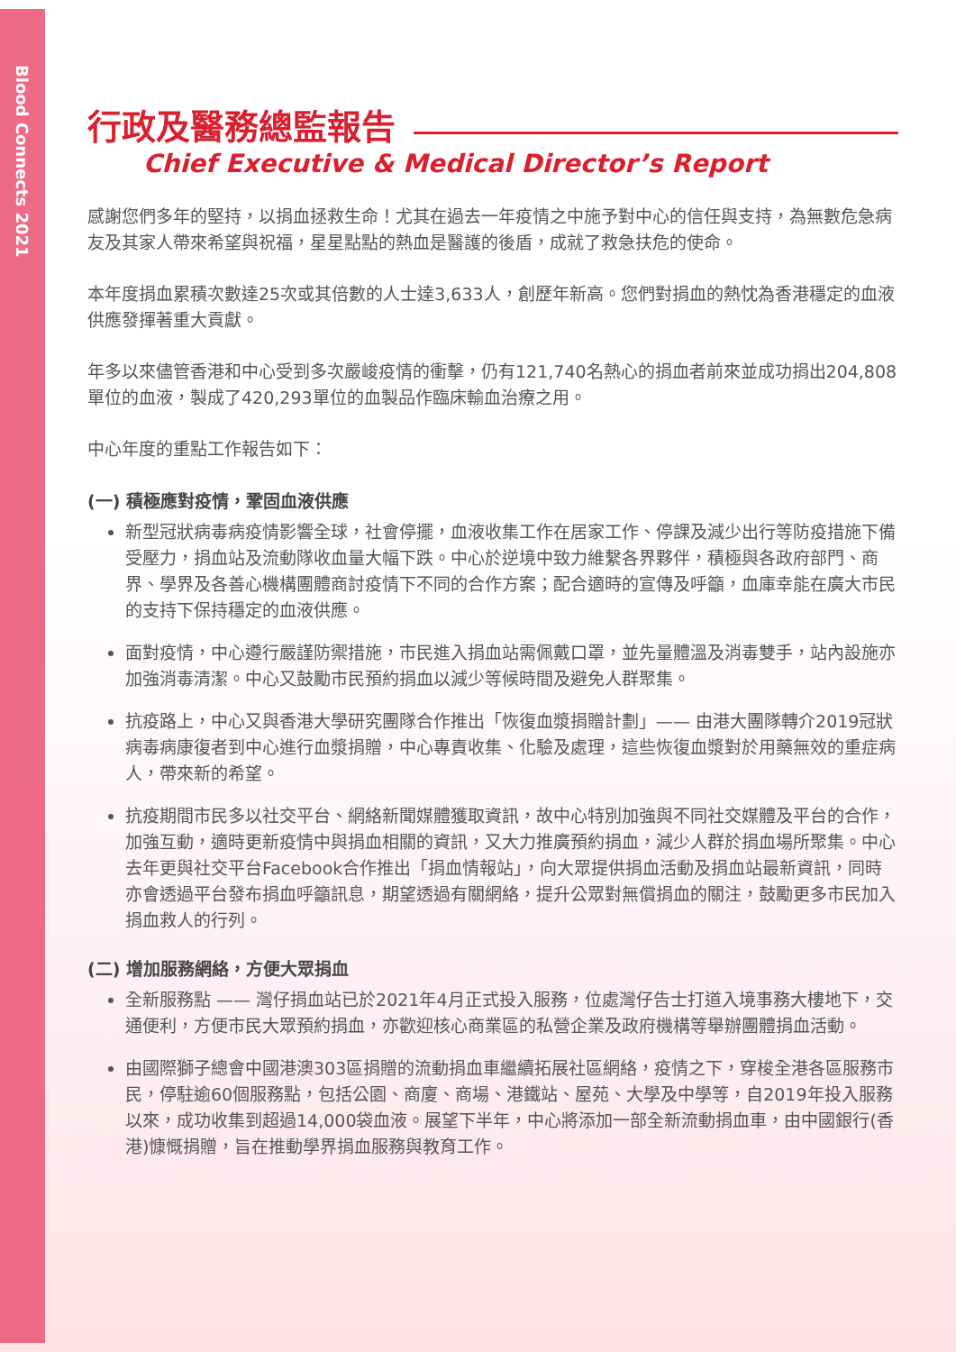Blood Connects 2021
行政及醫務總監報告
Chief Executive & Medical Director’s Report
感謝您們多年的堅持，以捐血拯救生命！尤其在過去一年疫情之中施予對中心的信任與支持，為無數危急病友及其家人帶來希望與祝福，星星點點的熱血是醫護的後盾，成就了救急扶危的使命。
本年度捐血累積次數達25次或其倍數的人士達3,633人，創歷年新高。您們對捐血的熱忱為香港穩定的血液供應發揮著重大貢獻。
年多以來儘管香港和中心受到多次嚴峻疫情的衝擊，仍有121,740名熱心的捐血者前來並成功捐出204,808單位的血液，製成了420,293單位的血製品作臨床輸血治療之用。
中心年度的重點工作報告如下：
(一) 積極應對疫情，鞏固血液供應
新型冠狀病毒病疫情影響全球，社會停擺，血液收集工作在居家工作、停課及減少出行等防疫措施下備受壓力，捐血站及流動隊收血量大幅下跌。中心於逆境中致力維繫各界夥伴，積極與各政府部門、商界、學界及各善心機構團體商討疫情下不同的合作方案；配合適時的宣傳及呼籲，血庫幸能在廣大市民的支持下保持穩定的血液供應。
面對疫情，中心遵行嚴謹防禦措施，市民進入捐血站需佩戴口罩，並先量體溫及消毒雙手，站內設施亦加強消毒清潔。中心又鼓勵市民預約捐血以減少等候時間及避免人群聚集。
抗疫路上，中心又與香港大學研究團隊合作推出「恢復血漿捐贈計劃」—— 由港大團隊轉介2019冠狀病毒病康復者到中心進行血漿捐贈，中心專責收集、化驗及處理，這些恢復血漿對於用藥無效的重症病人，帶來新的希望。
抗疫期間市民多以社交平台、網絡新聞媒體獲取資訊，故中心特別加強與不同社交媒體及平台的合作，加強互動，適時更新疫情中與捐血相關的資訊，又大力推廣預約捐血，減少人群於捐血場所聚集。中心去年更與社交平台Facebook合作推出「捐血情報站」，向大眾提供捐血活動及捐血站最新資訊，同時亦會透過平台發布捐血呼籲訊息，期望透過有關網絡，提升公眾對無償捐血的關注，鼓勵更多市民加入捐血救人的行列。
(二) 增加服務網絡，方便大眾捐血
全新服務點 —— 灣仔捐血站已於2021年4月正式投入服務，位處灣仔告士打道入境事務大樓地下，交通便利，方便市民大眾預約捐血，亦歡迎核心商業區的私營企業及政府機構等舉辦團體捐血活動。
由國際獅子總會中國港澳303區捐贈的流動捐血車繼續拓展社區網絡，疫情之下，穿梭全港各區服務市民，停駐逾60個服務點，包括公園、商廈、商場、港鐵站、屋苑、大學及中學等，自2019年投入服務以來，成功收集到超過14,000袋血液。展望下半年，中心將添加一部全新流動捐血車，由中國銀行(香港)慷慨捐贈，旨在推動學界捐血服務與教育工作。